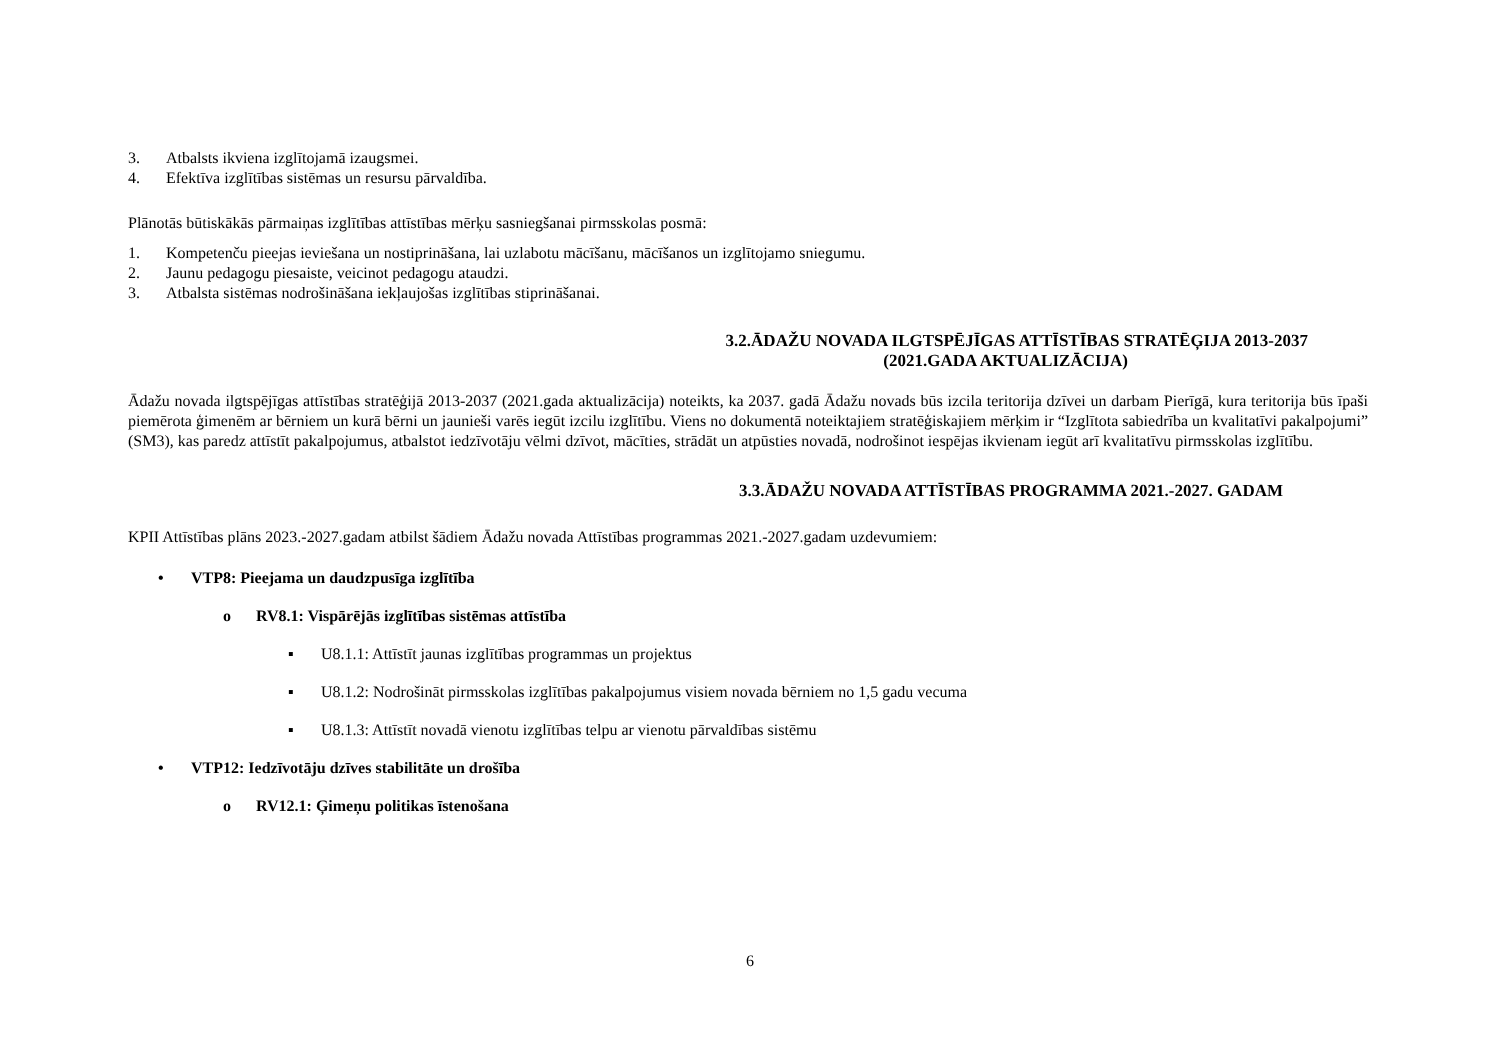3. Atbalsts ikviena izglītojamā izaugsmei.
4. Efektīva izglītības sistēmas un resursu pārvaldība.
Plānotās būtiskākās pārmaiņas izglītības attīstības mērķu sasniegšanai pirmsskolas posmā:
1. Kompetenču pieejas ieviešana un nostiprināšana, lai uzlabotu mācīšanu, mācīšanos un izglītojamo sniegumu.
2. Jaunu pedagogu piesaiste, veicinot pedagogu ataudzi.
3. Atbalsta sistēmas nodrošināšana iekļaujošas izglītības stiprināšanai.
3.2.ĀDAŽU NOVADA ILGTSPĒJĪGAS ATTĪSTĪBAS STRATĒĢIJA 2013-2037
(2021.GADA AKTUALIZĀCIJA)
Ādažu novada ilgtspējīgas attīstības stratēģijā 2013-2037 (2021.gada aktualizācija) noteikts, ka 2037. gadā Ādažu novads būs izcila teritorija dzīvei un darbam Pierīgā, kura teritorija būs īpaši piemērota ģimenēm ar bērniem un kurā bērni un jaunieši varēs iegūt izcilu izglītību. Viens no dokumentā noteiktajiem stratēģiskajiem mērķim ir “Izglītota sabiedrība un kvalitatīvi pakalpojumi” (SM3), kas paredz attīstīt pakalpojumus, atbalstot iedzīvotāju vēlmi dzīvot, mācīties, strādāt un atpūsties novadā, nodrošinot iespējas ikvienam iegūt arī kvalitatīvu pirmsskolas izglītību.
3.3.ĀDAŽU NOVADA ATTĪSTĪBAS PROGRAMMA 2021.-2027. GADAM
KPII Attīstības plāns 2023.-2027.gadam atbilst šādiem Ādažu novada Attīstības programmas 2021.-2027.gadam uzdevumiem:
• VTP8: Pieejama un daudzpusīga izglītība
o RV8.1: Vispārējās izglītības sistēmas attīstība
▪ U8.1.1: Attīstīt jaunas izglītības programmas un projektus
▪ U8.1.2: Nodrošināt pirmsskolas izglītības pakalpojumus visiem novada bērniem no 1,5 gadu vecuma
▪ U8.1.3: Attīstīt novadā vienotu izglītības telpu ar vienotu pārvaldības sistēmu
• VTP12: Iedzīvotāju dzīves stabilitāte un drošība
o RV12.1: Ģimeņu politikas īstenošana
6